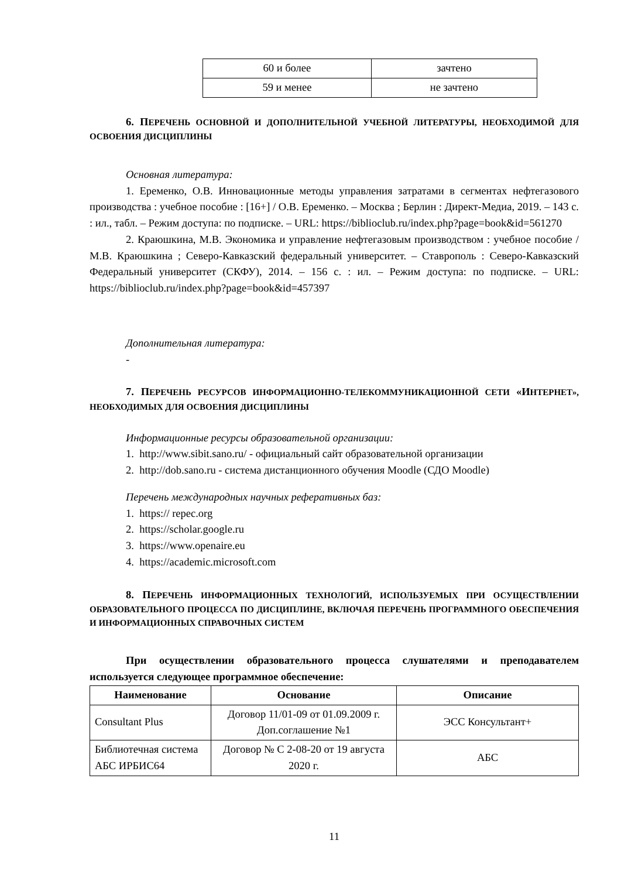| 60 и более | зачтено |
| 59 и менее | не зачтено |
6. ПЕРЕЧЕНЬ ОСНОВНОЙ И ДОПОЛНИТЕЛЬНОЙ УЧЕБНОЙ ЛИТЕРАТУРЫ, НЕОБХОДИМОЙ ДЛЯ ОСВОЕНИЯ ДИСЦИПЛИНЫ
Основная литература:
1. Еременко, О.В. Инновационные методы управления затратами в сегментах нефтегазового производства : учебное пособие : [16+] / О.В. Еременко. – Москва ; Берлин : Директ-Медиа, 2019. – 143 с. : ил., табл. – Режим доступа: по подписке. – URL: https://biblioclub.ru/index.php?page=book&id=561270
2. Краюшкина, М.В. Экономика и управление нефтегазовым производством : учебное пособие / М.В. Краюшкина ; Северо-Кавказский федеральный университет. – Ставрополь : Северо-Кавказский Федеральный университет (СКФУ), 2014. – 156 с. : ил. – Режим доступа: по подписке. – URL: https://biblioclub.ru/index.php?page=book&id=457397
Дополнительная литература:
-
7. ПЕРЕЧЕНЬ РЕСУРСОВ ИНФОРМАЦИОННО-ТЕЛЕКОММУНИКАЦИОННОЙ СЕТИ «ИНТЕРНЕТ», НЕОБХОДИМЫХ ДЛЯ ОСВОЕНИЯ ДИСЦИПЛИНЫ
Информационные ресурсы образовательной организации:
1. http://www.sibit.sano.ru/ - официальный сайт образовательной организации
2. http://dob.sano.ru - система дистанционного обучения Moodle (СДО Moodle)
Перечень международных научных реферативных баз:
1. https:// repec.org
2. https://scholar.google.ru
3. https://www.openaire.eu
4. https://academic.microsoft.com
8. ПЕРЕЧЕНЬ ИНФОРМАЦИОННЫХ ТЕХНОЛОГИЙ, ИСПОЛЬЗУЕМЫХ ПРИ ОСУЩЕСТВЛЕНИИ ОБРАЗОВАТЕЛЬНОГО ПРОЦЕССА ПО ДИСЦИПЛИНЕ, ВКЛЮЧАЯ ПЕРЕЧЕНЬ ПРОГРАММНОГО ОБЕСПЕЧЕНИЯ И ИНФОРМАЦИОННЫХ СПРАВОЧНЫХ СИСТЕМ
При осуществлении образовательного процесса слушателями и преподавателем используется следующее программное обеспечение:
| Наименование | Основание | Описание |
| --- | --- | --- |
| Consultant Plus | Договор 11/01-09 от 01.09.2009 г. Доп.соглашение №1 | ЭСС Консультант+ |
| Библиотечная система АБС ИРБИС64 | Договор № С 2-08-20 от 19 августа 2020 г. | АБС |
11